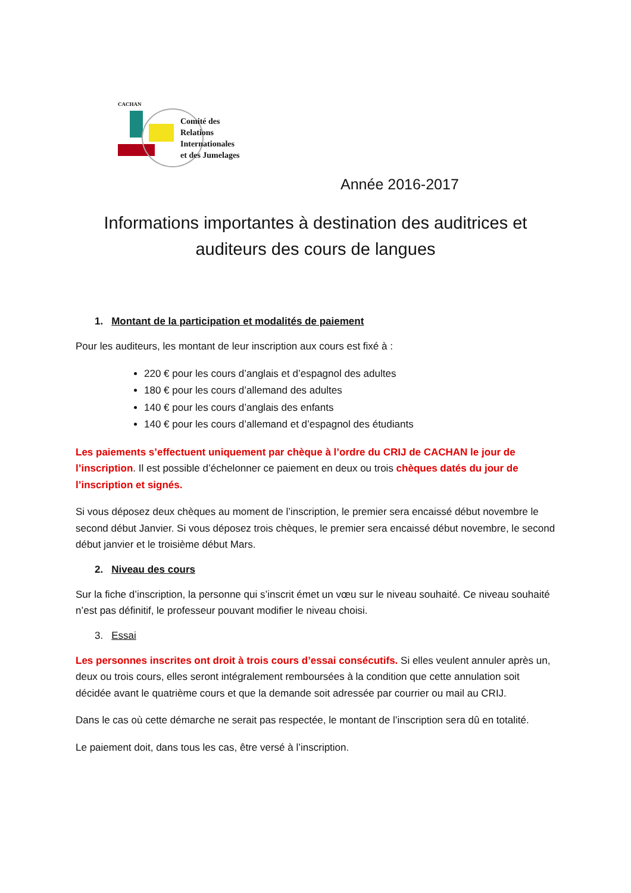CACHAN
Comité des
Relations
Internationales
et des Jumelages
Année 2016-2017
Informations importantes à destination des auditrices et auditeurs des cours de langues
1. Montant de la participation et modalités de paiement
Pour les auditeurs, les montant de leur inscription aux cours est fixé à :
220 € pour les cours d’anglais et d’espagnol des adultes
180 € pour les cours d’allemand des adultes
140 € pour les cours d’anglais des enfants
140 € pour les cours d’allemand et d’espagnol des étudiants
Les paiements s’effectuent uniquement par chèque à l’ordre du CRIJ de CACHAN le jour de l’inscription. Il est possible d’échelonner ce paiement en deux ou trois chèques datés du jour de l’inscription et signés.
Si vous déposez deux chèques au moment de l’inscription, le premier sera encaissé début novembre le second début Janvier. Si vous déposez trois chèques, le premier sera encaissé début novembre, le second début janvier et le troisième début Mars.
2. Niveau des cours
Sur la fiche d’inscription, la personne qui s’inscrit émet un vœu sur le niveau souhaité. Ce niveau souhaité n’est pas définitif, le professeur pouvant modifier le niveau choisi.
3. Essai
Les personnes inscrites ont droit à trois cours d’essai consécutifs. Si elles veulent annuler après un, deux ou trois cours, elles seront intégralement remboursées à la condition que cette annulation soit décidée avant le quatrième cours et que la demande soit adressée par courrier ou mail au CRIJ.
Dans le cas où cette démarche ne serait pas respectée, le montant de l’inscription sera dû en totalité.
Le paiement doit, dans tous les cas, être versé à l’inscription.